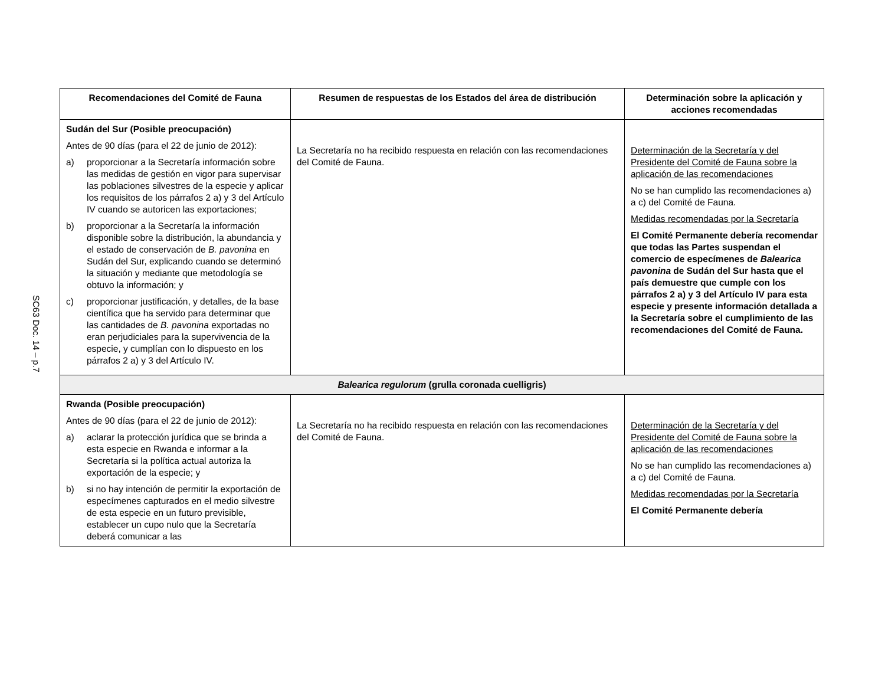SC63 Doc. 14 – p.7
| Recomendaciones del Comité de Fauna | Resumen de respuestas de los Estados del área de distribución | Determinación sobre la aplicación y acciones recomendadas |
| --- | --- | --- |
| Sudán del Sur (Posible preocupación) Antes de 90 días (para el 22 de junio de 2012): a) proporcionar a la Secretaría información sobre las medidas de gestión en vigor para supervisar las poblaciones silvestres de la especie y aplicar los requisitos de los párrafos 2 a) y 3 del Artículo IV cuando se autoricen las exportaciones; b) proporcionar a la Secretaría la información disponible sobre la distribución, la abundancia y el estado de conservación de B. pavonina en Sudán del Sur, explicando cuando se determinó la situación y mediante que metodología se obtuvo la información; y c) proporcionar justificación, y detalles, de la base científica que ha servido para determinar que las cantidades de B. pavonina exportadas no eran perjudiciales para la supervivencia de la especie, y cumplían con lo dispuesto en los párrafos 2 a) y 3 del Artículo IV. | La Secretaría no ha recibido respuesta en relación con las recomendaciones del Comité de Fauna. | Determinación de la Secretaría y del Presidente del Comité de Fauna sobre la aplicación de las recomendaciones No se han cumplido las recomendaciones a) a c) del Comité de Fauna. Medidas recomendadas por la Secretaría El Comité Permanente debería recomendar que todas las Partes suspendan el comercio de especímenes de Balearica pavonina de Sudán del Sur hasta que el país demuestre que cumple con los párrafos 2 a) y 3 del Artículo IV para esta especie y presente información detallada a la Secretaría sobre el cumplimiento de las recomendaciones del Comité de Fauna. |
| Balearica regulorum (grulla coronada cuelligris) | | |
| Rwanda (Posible preocupación) Antes de 90 días (para el 22 de junio de 2012): a) aclarar la protección jurídica que se brinda a esta especie en Rwanda e informar a la Secretaría si la política actual autoriza la exportación de la especie; y b) si no hay intención de permitir la exportación de especímenes capturados en el medio silvestre de esta especie en un futuro previsible, establecer un cupo nulo que la Secretaría deberá comunicar a las | La Secretaría no ha recibido respuesta en relación con las recomendaciones del Comité de Fauna. | Determinación de la Secretaría y del Presidente del Comité de Fauna sobre la aplicación de las recomendaciones No se han cumplido las recomendaciones a) a c) del Comité de Fauna. Medidas recomendadas por la Secretaría El Comité Permanente debería |